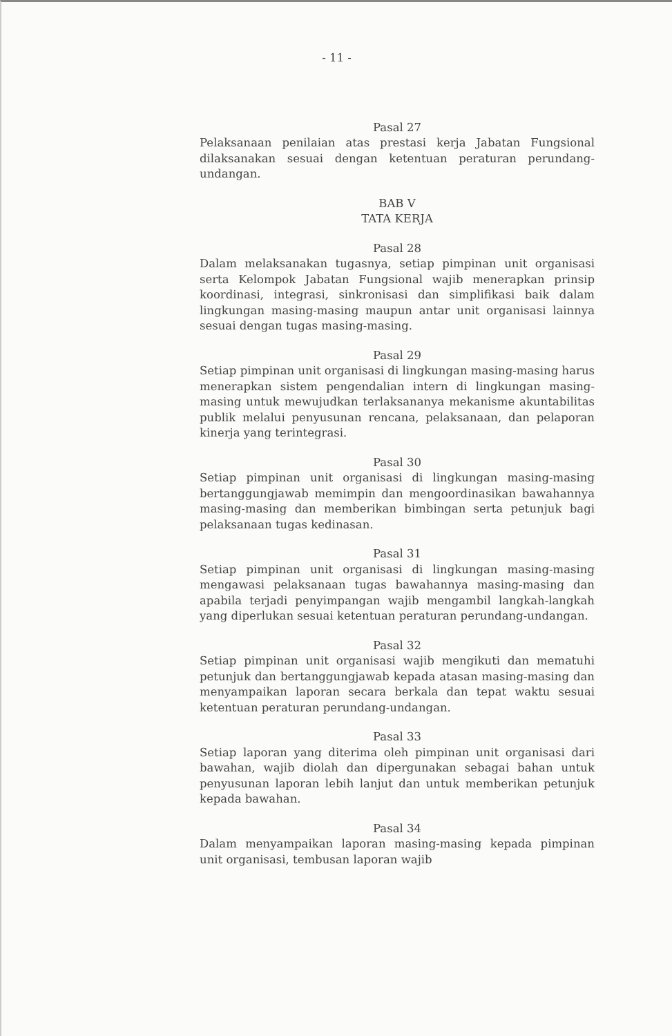- 11 -
Pasal 27
Pelaksanaan penilaian atas prestasi kerja Jabatan Fungsional dilaksanakan sesuai dengan ketentuan peraturan perundang-undangan.
BAB V
TATA KERJA
Pasal 28
Dalam melaksanakan tugasnya, setiap pimpinan unit organisasi serta Kelompok Jabatan Fungsional wajib menerapkan prinsip koordinasi, integrasi, sinkronisasi dan simplifikasi baik dalam lingkungan masing-masing maupun antar unit organisasi lainnya sesuai dengan tugas masing-masing.
Pasal 29
Setiap pimpinan unit organisasi di lingkungan masing-masing harus menerapkan sistem pengendalian intern di lingkungan masing-masing untuk mewujudkan terlaksananya mekanisme akuntabilitas publik melalui penyusunan rencana, pelaksanaan, dan pelaporan kinerja yang terintegrasi.
Pasal 30
Setiap pimpinan unit organisasi di lingkungan masing-masing bertanggungjawab memimpin dan mengoordinasikan bawahannya masing-masing dan memberikan bimbingan serta petunjuk bagi pelaksanaan tugas kedinasan.
Pasal 31
Setiap pimpinan unit organisasi di lingkungan masing-masing mengawasi pelaksanaan tugas bawahannya masing-masing dan apabila terjadi penyimpangan wajib mengambil langkah-langkah yang diperlukan sesuai ketentuan peraturan perundang-undangan.
Pasal 32
Setiap pimpinan unit organisasi wajib mengikuti dan mematuhi petunjuk dan bertanggungjawab kepada atasan masing-masing dan menyampaikan laporan secara berkala dan tepat waktu sesuai ketentuan peraturan perundang-undangan.
Pasal 33
Setiap laporan yang diterima oleh pimpinan unit organisasi dari bawahan, wajib diolah dan dipergunakan sebagai bahan untuk penyusunan laporan lebih lanjut dan untuk memberikan petunjuk kepada bawahan.
Pasal 34
Dalam menyampaikan laporan masing-masing kepada pimpinan unit organisasi, tembusan laporan wajib